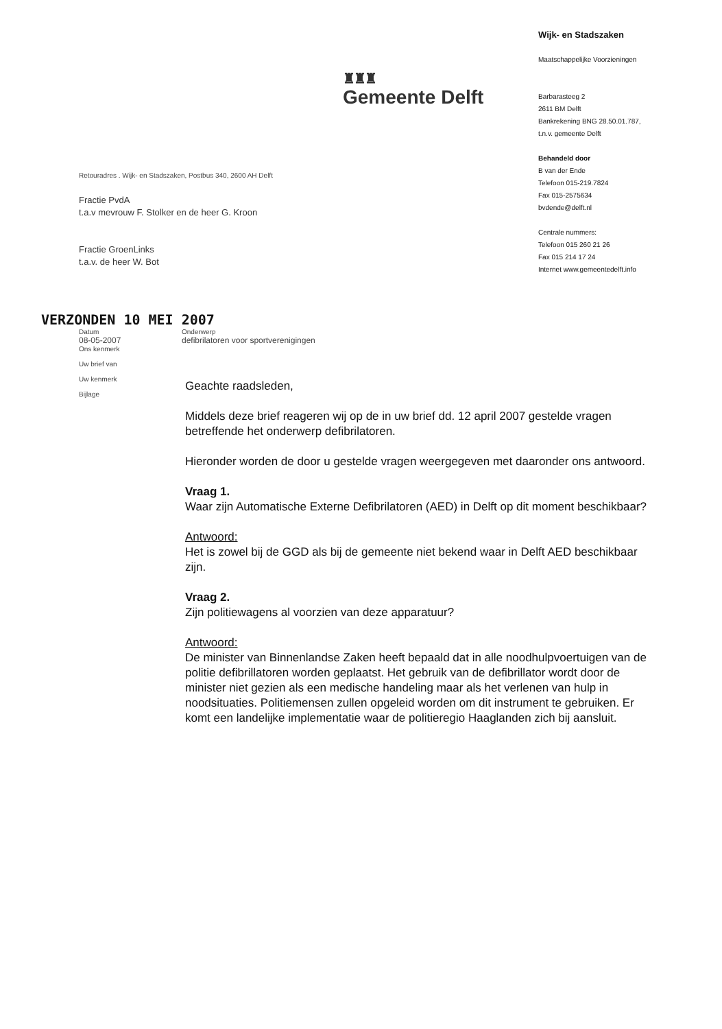♜♜♜
Gemeente Delft
Retouradres . Wijk- en Stadszaken, Postbus 340, 2600 AH Delft
Fractie PvdA
t.a.v mevrouw F. Stolker en de heer G. Kroon
Fractie GroenLinks
t.a.v. de heer W. Bot
Wijk- en Stadszaken
Maatschappelijke Voorzieningen
Barbarasteeg 2
2611 BM Delft
Bankrekening BNG 28.50.01.787,
t.n.v. gemeente Delft
Behandeld door
B van der Ende
Telefoon 015-219.7824
Fax 015-2575634
bvdende@delft.nl
Centrale nummers:
Telefoon 015 260 21 26
Fax 015 214 17 24
Internet www.gemeentedelft.info
VERZONDEN 10 MEI 2007
Datum
08-05-2007
Ons kenmerk
Uw brief van
Uw kenmerk
Bijlage
Onderwerp
defibrilatoren voor sportverenigingen
Geachte raadsleden,
Middels deze brief reageren wij op de in uw brief dd. 12 april 2007 gestelde vragen betreffende het onderwerp defibrilatoren.
Hieronder worden de door u gestelde vragen weergegeven met daaronder ons antwoord.
Vraag 1.
Waar zijn Automatische Externe Defibrilatoren (AED) in Delft op dit moment beschikbaar?
Antwoord:
Het is zowel bij de GGD als bij de gemeente niet bekend waar in Delft AED beschikbaar zijn.
Vraag 2.
Zijn politiewagens al voorzien van deze apparatuur?
Antwoord:
De minister van Binnenlandse Zaken heeft bepaald dat in alle noodhulpvoertuigen van de politie defibrillatoren worden geplaatst. Het gebruik van de defibrillator wordt door de minister niet gezien als een medische handeling maar als het verlenen van hulp in noodsituaties. Politiemensen zullen opgeleid worden om dit instrument te gebruiken. Er komt een landelijke implementatie waar de politieregio Haaglanden zich bij aansluit.